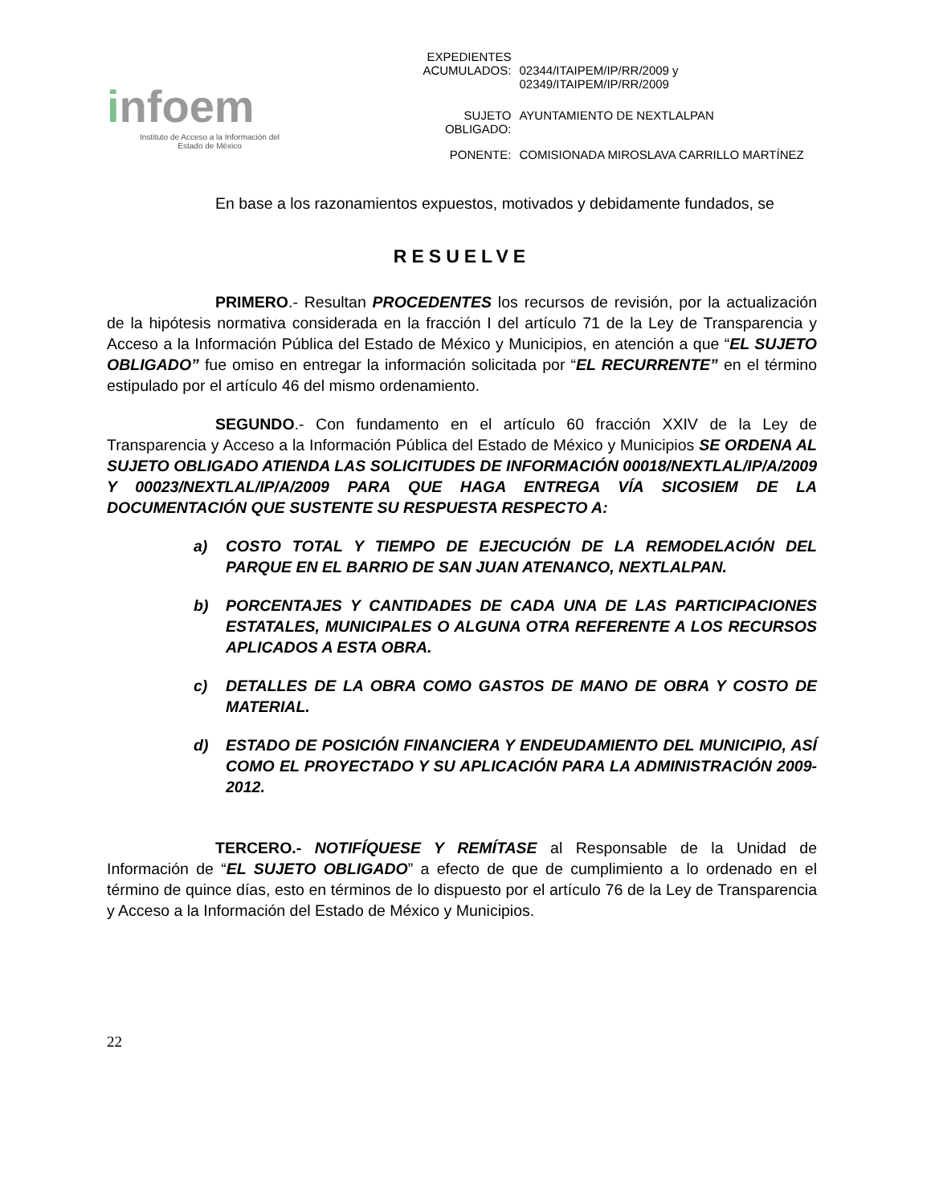infoem
Instituto de Acceso a la Información del
Estado de México
| EXPEDIENTES ACUMULADOS: | 02344/ITAIPEM/IP/RR/2009 y 02349/ITAIPEM/IP/RR/2009 |
| SUJETO OBLIGADO: | AYUNTAMIENTO DE NEXTLALPAN |
| PONENTE: | COMISIONADA MIROSLAVA CARRILLO MARTÍNEZ |
En base a los razonamientos expuestos, motivados y debidamente fundados, se
RESUELVE
PRIMERO.- Resultan PROCEDENTES los recursos de revisión, por la actualización de la hipótesis normativa considerada en la fracción I del artículo 71 de la Ley de Transparencia y Acceso a la Información Pública del Estado de México y Municipios, en atención a que “EL SUJETO OBLIGADO” fue omiso en entregar la información solicitada por “EL RECURRENTE” en el término estipulado por el artículo 46 del mismo ordenamiento.
SEGUNDO.- Con fundamento en el artículo 60 fracción XXIV de la Ley de Transparencia y Acceso a la Información Pública del Estado de México y Municipios SE ORDENA AL SUJETO OBLIGADO ATIENDA LAS SOLICITUDES DE INFORMACIÓN 00018/NEXTLAL/IP/A/2009 Y 00023/NEXTLAL/IP/A/2009 PARA QUE HAGA ENTREGA VÍA SICOSIEM DE LA DOCUMENTACIÓN QUE SUSTENTE SU RESPUESTA RESPECTO A:
a) COSTO TOTAL Y TIEMPO DE EJECUCIÓN DE LA REMODELACIÓN DEL PARQUE EN EL BARRIO DE SAN JUAN ATENANCO, NEXTLALPAN.
b) PORCENTAJES Y CANTIDADES DE CADA UNA DE LAS PARTICIPACIONES ESTATALES, MUNICIPALES O ALGUNA OTRA REFERENTE A LOS RECURSOS APLICADOS A ESTA OBRA.
c) DETALLES DE LA OBRA COMO GASTOS DE MANO DE OBRA Y COSTO DE MATERIAL.
d) ESTADO DE POSICIÓN FINANCIERA Y ENDEUDAMIENTO DEL MUNICIPIO, ASÍ COMO EL PROYECTADO Y SU APLICACIÓN PARA LA ADMINISTRACIÓN 2009-2012.
TERCERO.- NOTIFÍQUESE Y REMÍTASE al Responsable de la Unidad de Información de “EL SUJETO OBLIGADO” a efecto de que de cumplimiento a lo ordenado en el término de quince días, esto en términos de lo dispuesto por el artículo 76 de la Ley de Transparencia y Acceso a la Información del Estado de México y Municipios.
22